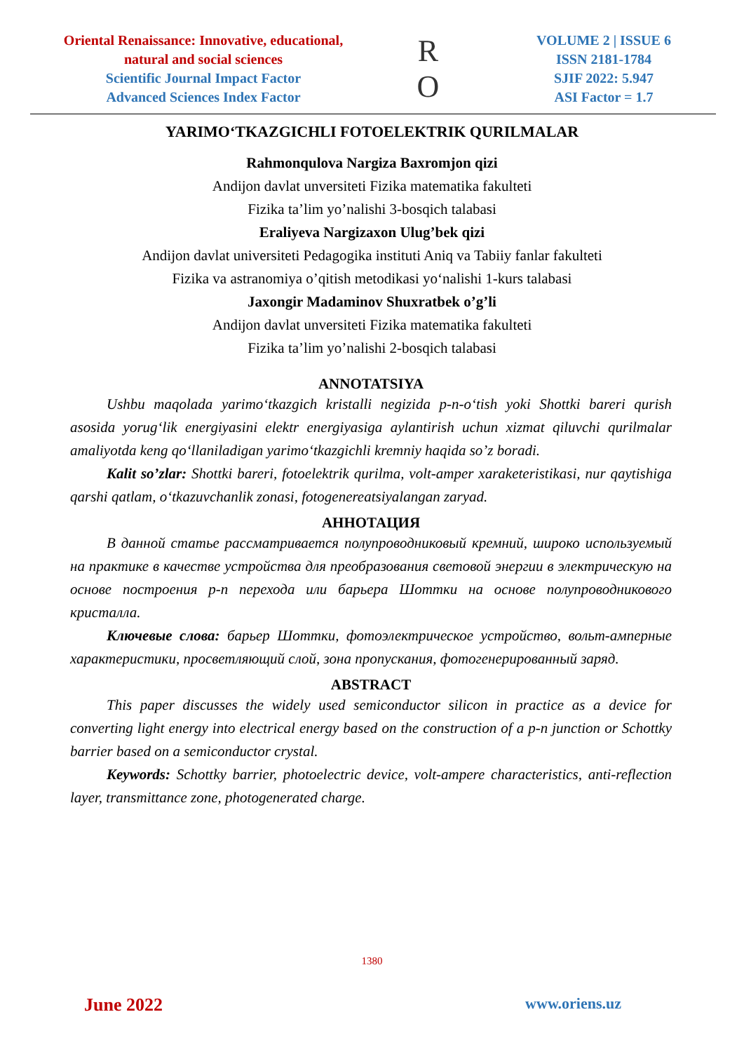Oriental Renaissance: Innovative, educational, natural and social sciences
Scientific Journal Impact Factor
Advanced Sciences Index Factor
R
O
VOLUME 2 | ISSUE 6
ISSN 2181-1784
SJIF 2022: 5.947
ASI Factor = 1.7
YARIMO‘TKAZGICHLI FOTOELEKTRIK QURILMALAR
Rahmonqulova Nargiza Baxromjon qizi
Andijon davlat unversiteti Fizika matematika fakulteti
Fizika ta’lim yo’nalishi 3-bosqich talabasi
Eraliyeva Nargizaxon Ulug’bek qizi
Andijon davlat universiteti Pedagogika instituti Aniq va Tabiiy fanlar fakulteti
Fizika va astranomiya o’qitish metodikasi yo‘nalishi 1-kurs talabasi
Jaxongir Madaminov Shuxratbek o’g’li
Andijon davlat unversiteti Fizika matematika fakulteti
Fizika ta’lim yo’nalishi 2-bosqich talabasi
ANNOTATSIYA
Ushbu maqolada yarimo‘tkazgich kristalli negizida p-n-o‘tish yoki Shottki bareri qurish asosida yorug‘lik energiyasini elektr energiyasiga aylantirish uchun xizmat qiluvchi qurilmalar amaliyotda keng qo‘llaniladigan yarimo‘tkazgichli kremniy haqida so’z boradi.
Kalit so’zlar: Shottki bareri, fotoelektrik qurilma, volt-amper xaraketeristikasi, nur qaytishiga qarshi qatlam, o‘tkazuvchanlik zonasi, fotogenereatsiyalangan zaryad.
АННОТАЦИЯ
В данной статье рассматривается полупроводниковый кремний, широко используемый на практике в качестве устройства для преобразования световой энергии в электрическую на основе построения p-n перехода или барьера Шоттки на основе полупроводникового кристалла.
Ключевые слова: барьер Шоттки, фотоэлектрическое устройство, вольт-амперные характеристики, просветляющий слой, зона пропускания, фотогенерированный заряд.
ABSTRACT
This paper discusses the widely used semiconductor silicon in practice as a device for converting light energy into electrical energy based on the construction of a p-n junction or Schottky barrier based on a semiconductor crystal.
Keywords: Schottky barrier, photoelectric device, volt-ampere characteristics, anti-reflection layer, transmittance zone, photogenerated charge.
1380
June 2022 www.oriens.uz